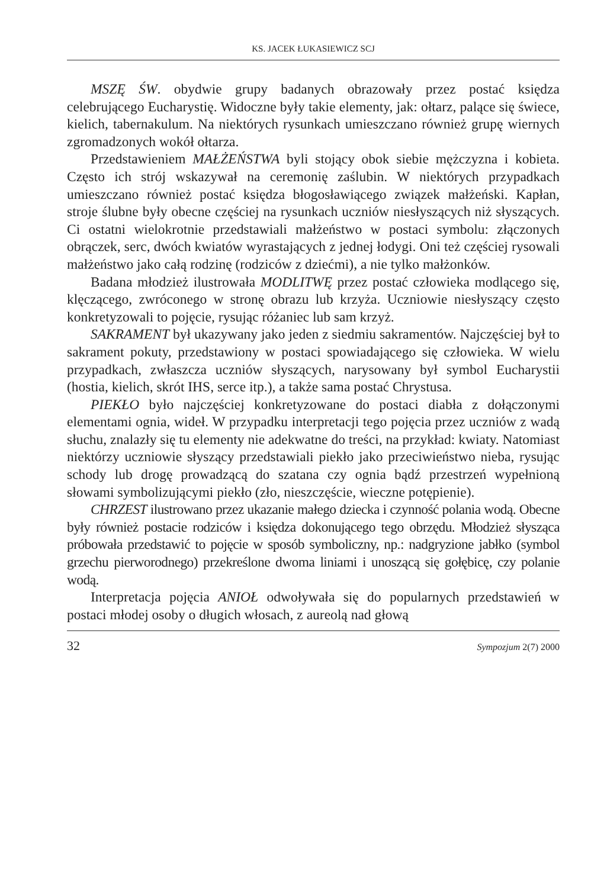KS. JACEK ŁUKASIEWICZ SCJ
MSZĘ ŚW. obydwie grupy badanych obrazowały przez postać księdza celebrującego Eucharystię. Widoczne były takie elementy, jak: ołtarz, palące się świece, kielich, tabernakulum. Na niektórych rysunkach umieszczano również grupę wiernych zgromadzonych wokół ołtarza.
Przedstawieniem MAŁŻEŃSTWA byli stojący obok siebie mężczyzna i kobieta. Często ich strój wskazywał na ceremonię zaślubin. W niektórych przypadkach umieszczano również postać księdza błogosławiącego związek małżeński. Kapłan, stroje ślubne były obecne częściej na rysunkach uczniów niesłyszących niż słyszących. Ci ostatni wielokrotnie przedstawiali małżeństwo w postaci symbolu: złączonych obrączek, serc, dwóch kwiatów wyrastających z jednej łodygi. Oni też częściej rysowali małżeństwo jako całą rodzinę (rodziców z dziećmi), a nie tylko małżonków.
Badana młodzież ilustrowała MODLITWĘ przez postać człowieka modlącego się, klęczącego, zwróconego w stronę obrazu lub krzyża. Uczniowie niesłyszący często konkretyzowali to pojęcie, rysując różaniec lub sam krzyż.
SAKRAMENT był ukazywany jako jeden z siedmiu sakramentów. Najczęściej był to sakrament pokuty, przedstawiony w postaci spowiadającego się człowieka. W wielu przypadkach, zwłaszcza uczniów słyszących, narysowany był symbol Eucharystii (hostia, kielich, skrót IHS, serce itp.), a także sama postać Chrystusa.
PIEKŁO było najczęściej konkretyzowane do postaci diabła z dołączonymi elementami ognia, wideł. W przypadku interpretacji tego pojęcia przez uczniów z wadą słuchu, znalazły się tu elementy nie adekwatne do treści, na przykład: kwiaty. Natomiast niektórzy uczniowie słyszący przedstawiali piekło jako przeciwieństwo nieba, rysując schody lub drogę prowadzącą do szatana czy ognia bądź przestrzeń wypełnioną słowami symbolizującymi piekło (zło, nieszczęście, wieczne potępienie).
CHRZEST ilustrowano przez ukazanie małego dziecka i czynność polania wodą. Obecne były również postacie rodziców i księdza dokonującego tego obrzędu. Młodzież słysząca próbowała przedstawić to pojęcie w sposób symboliczny, np.: nadgryzione jabłko (symbol grzechu pierworodnego) przekreślone dwoma liniami i unoszącą się gołębicę, czy polanie wodą.
Interpretacja pojęcia ANIOŁ odwoływała się do popularnych przedstawień w postaci młodej osoby o długich włosach, z aureolą nad głową
32 Sympozjum 2(7) 2000